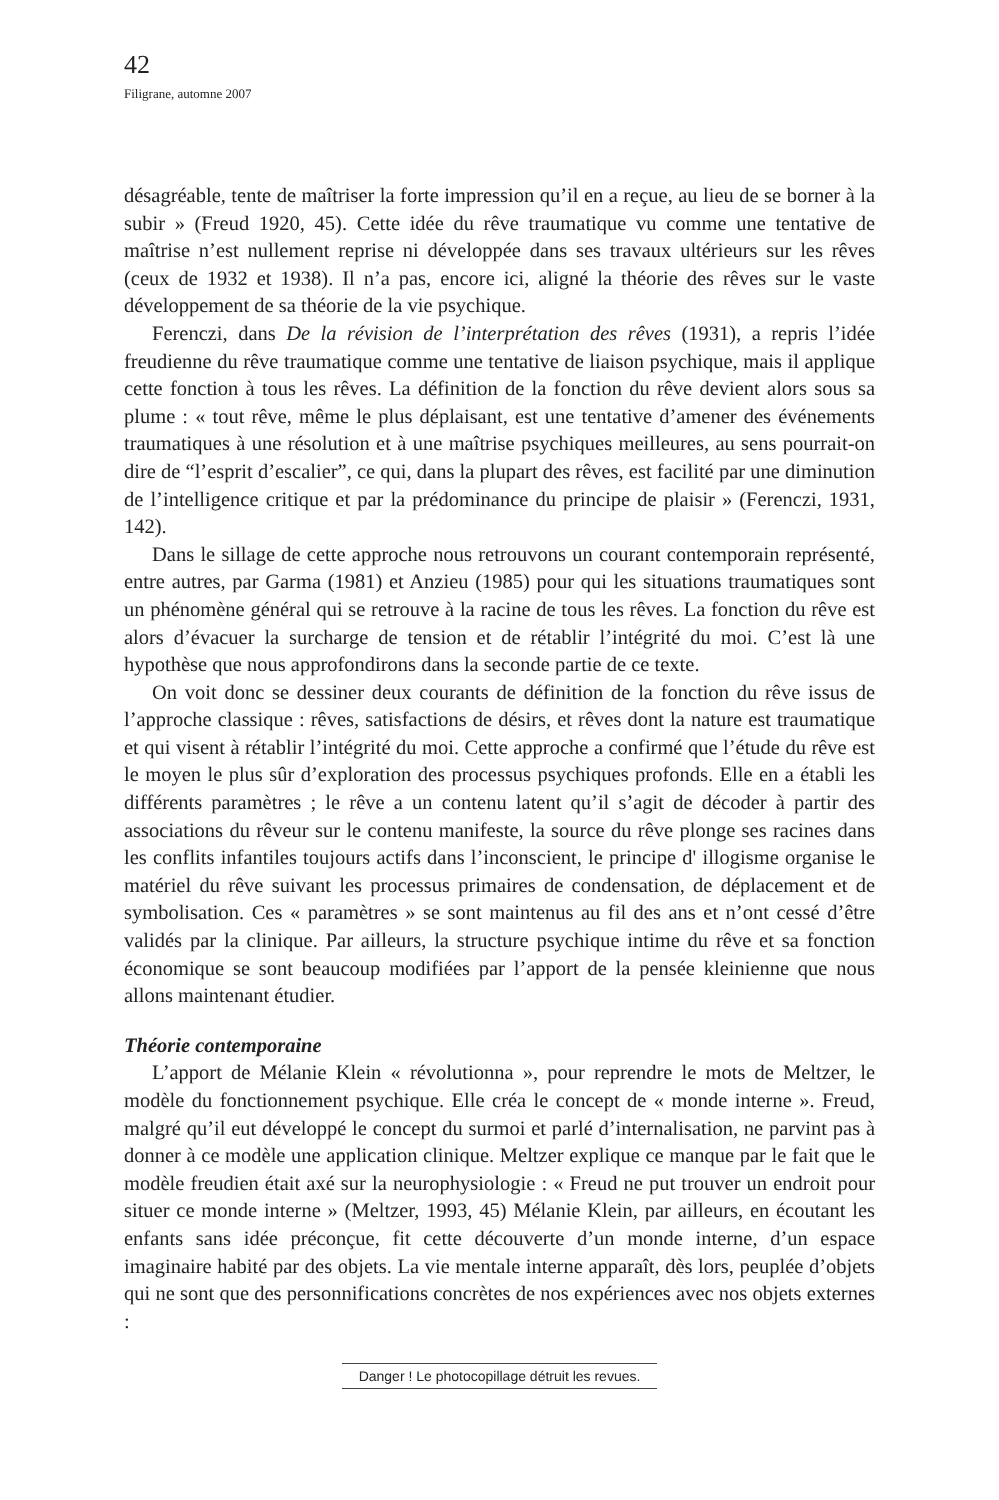42
Filigrane, automne 2007
désagréable, tente de maîtriser la forte impression qu’il en a reçue, au lieu de se borner à la subir » (Freud 1920, 45). Cette idée du rêve traumatique vu comme une tentative de maîtrise n’est nullement reprise ni développée dans ses travaux ultérieurs sur les rêves (ceux de 1932 et 1938). Il n’a pas, encore ici, aligné la théorie des rêves sur le vaste développement de sa théorie de la vie psychique.
Ferenczi, dans De la révision de l’interprétation des rêves (1931), a repris l’idée freudienne du rêve traumatique comme une tentative de liaison psychique, mais il applique cette fonction à tous les rêves. La définition de la fonction du rêve devient alors sous sa plume : « tout rêve, même le plus déplaisant, est une tentative d’amener des événements traumatiques à une résolution et à une maîtrise psychiques meilleures, au sens pourrait-on dire de “l’esprit d’escalier”, ce qui, dans la plupart des rêves, est facilité par une diminution de l’intelligence critique et par la prédominance du principe de plaisir » (Ferenczi, 1931, 142).
Dans le sillage de cette approche nous retrouvons un courant contemporain représenté, entre autres, par Garma (1981) et Anzieu (1985) pour qui les situations traumatiques sont un phénomène général qui se retrouve à la racine de tous les rêves. La fonction du rêve est alors d’évacuer la surcharge de tension et de rétablir l’intégrité du moi. C’est là une hypothèse que nous approfondirons dans la seconde partie de ce texte.
On voit donc se dessiner deux courants de définition de la fonction du rêve issus de l’approche classique : rêves, satisfactions de désirs, et rêves dont la nature est traumatique et qui visent à rétablir l’intégrité du moi. Cette approche a confirmé que l’étude du rêve est le moyen le plus sûr d’exploration des processus psychiques profonds. Elle en a établi les différents paramètres ; le rêve a un contenu latent qu’il s’agit de décoder à partir des associations du rêveur sur le contenu manifeste, la source du rêve plonge ses racines dans les conflits infantiles toujours actifs dans l’inconscient, le principe d' illogisme organise le matériel du rêve suivant les processus primaires de condensation, de déplacement et de symbolisation. Ces « paramètres » se sont maintenus au fil des ans et n’ont cessé d’être validés par la clinique. Par ailleurs, la structure psychique intime du rêve et sa fonction économique se sont beaucoup modifiées par l’apport de la pensée kleinienne que nous allons maintenant étudier.
Théorie contemporaine
L’apport de Mélanie Klein « révolutionna », pour reprendre le mots de Meltzer, le modèle du fonctionnement psychique. Elle créa le concept de « monde interne ». Freud, malgré qu’il eut développé le concept du surmoi et parlé d’internalisation, ne parvint pas à donner à ce modèle une application clinique. Meltzer explique ce manque par le fait que le modèle freudien était axé sur la neurophysiologie : « Freud ne put trouver un endroit pour situer ce monde interne » (Meltzer, 1993, 45) Mélanie Klein, par ailleurs, en écoutant les enfants sans idée préconçue, fit cette découverte d’un monde interne, d’un espace imaginaire habité par des objets. La vie mentale interne apparaît, dès lors, peuplée d’objets qui ne sont que des personnifications concrètes de nos expériences avec nos objets externes :
Danger ! Le photocopillage détruit les revues.